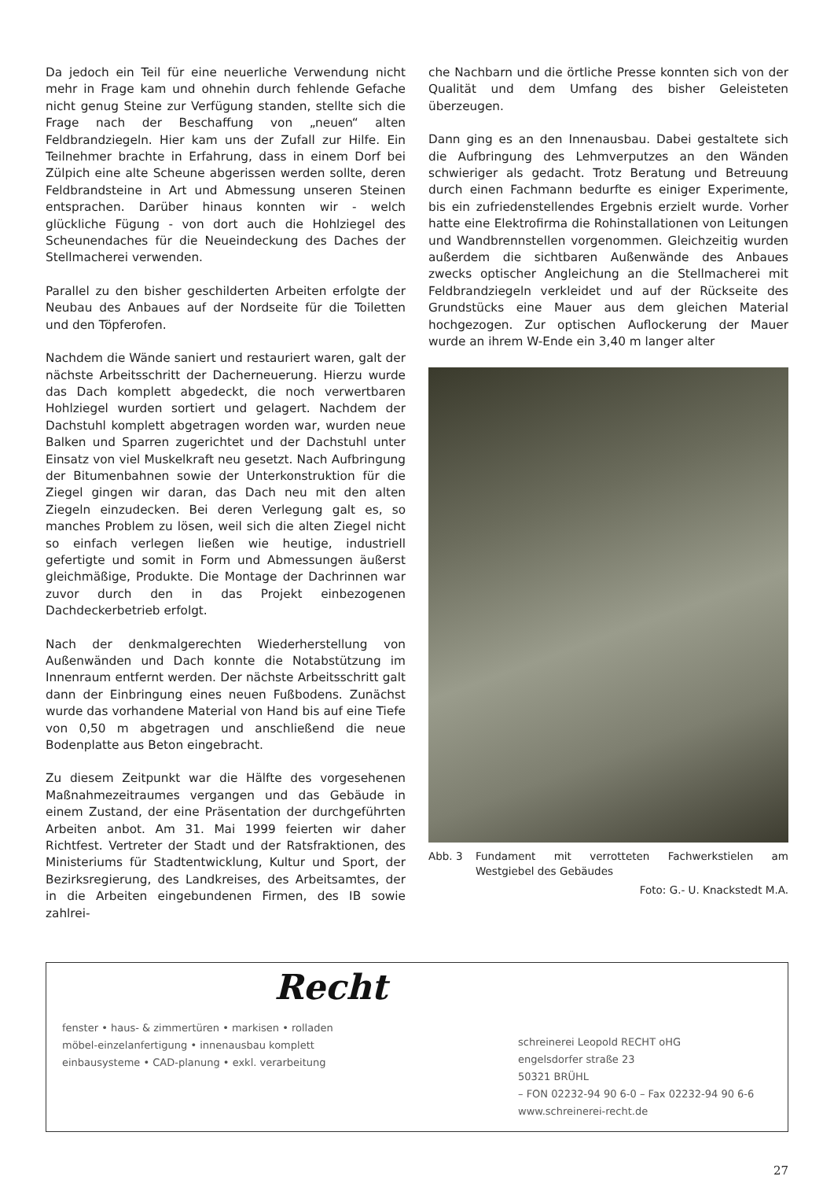Da jedoch ein Teil für eine neuerliche Verwendung nicht mehr in Frage kam und ohnehin durch fehlende Gefache nicht genug Steine zur Verfügung standen, stellte sich die Frage nach der Beschaffung von „neuen“ alten Feldbrandziegeln. Hier kam uns der Zufall zur Hilfe. Ein Teilnehmer brachte in Erfahrung, dass in einem Dorf bei Zülpich eine alte Scheune abgerissen werden sollte, deren Feldbrandsteine in Art und Abmessung unseren Steinen entsprachen. Darüber hinaus konnten wir - welch glückliche Fügung - von dort auch die Hohlziegel des Scheunendaches für die Neueindeckung des Daches der Stellmacherei verwenden.
Parallel zu den bisher geschilderten Arbeiten erfolgte der Neubau des Anbaues auf der Nordseite für die Toiletten und den Töpferofen.
Nachdem die Wände saniert und restauriert waren, galt der nächste Arbeitsschritt der Dacherneuerung. Hierzu wurde das Dach komplett abgedeckt, die noch verwertbaren Hohlziegel wurden sortiert und gelagert. Nachdem der Dachstuhl komplett abgetragen worden war, wurden neue Balken und Sparren zugerichtet und der Dachstuhl unter Einsatz von viel Muskelkraft neu gesetzt. Nach Aufbringung der Bitumenbahnen sowie der Unterkonstruktion für die Ziegel gingen wir daran, das Dach neu mit den alten Ziegeln einzudecken. Bei deren Verlegung galt es, so manches Problem zu lösen, weil sich die alten Ziegel nicht so einfach verlegen ließen wie heutige, industriell gefertigte und somit in Form und Abmessungen äußerst gleichmäßige, Produkte. Die Montage der Dachrinnen war zuvor durch den in das Projekt einbezogenen Dachdeckerbetrieb erfolgt.
Nach der denkmalgerechten Wiederherstellung von Außenwänden und Dach konnte die Notabstützung im Innenraum entfernt werden. Der nächste Arbeitsschritt galt dann der Einbringung eines neuen Fußbodens. Zunächst wurde das vorhandene Material von Hand bis auf eine Tiefe von 0,50 m abgetragen und anschließend die neue Bodenplatte aus Beton eingebracht.
Zu diesem Zeitpunkt war die Hälfte des vorgesehenen Maßnahmezeitraumes vergangen und das Gebäude in einem Zustand, der eine Präsentation der durchgeführten Arbeiten anbot. Am 31. Mai 1999 feierten wir daher Richtfest. Vertreter der Stadt und der Ratsfraktionen, des Ministeriums für Stadtentwicklung, Kultur und Sport, der Bezirksregierung, des Landkreises, des Arbeitsamtes, der in die Arbeiten eingebundenen Firmen, des IB sowie zahlrei-
che Nachbarn und die örtliche Presse konnten sich von der Qualität und dem Umfang des bisher Geleisteten überzeugen.
Dann ging es an den Innenausbau. Dabei gestaltete sich die Aufbringung des Lehmverputzes an den Wänden schwieriger als gedacht. Trotz Beratung und Betreuung durch einen Fachmann bedurfte es einiger Experimente, bis ein zufriedenstellendes Ergebnis erzielt wurde. Vorher hatte eine Elektrofirma die Rohinstallationen von Leitungen und Wandbrennstellen vorgenommen. Gleichzeitig wurden außerdem die sichtbaren Außenwände des Anbaues zwecks optischer Angleichung an die Stellmacherei mit Feldbrandziegeln verkleidet und auf der Rückseite des Grundstücks eine Mauer aus dem gleichen Material hochgezogen. Zur optischen Auflockerung der Mauer wurde an ihrem W-Ende ein 3,40 m langer alter
Abb. 3 Fundament mit verrotteten Fachwerkstielen am Westgiebel des Gebäudes
Foto: G.- U. Knackstedt M.A.
Recht
fenster • haus- & zimmertüren • markisen • rolladen
möbel-einzelanfertigung • innenausbau komplett
einbausysteme • CAD-planung • exkl. verarbeitung
schreinerei Leopold RECHT oHG
engelsdorfer straße 23
50321 BRÜHL
– FON 02232-94 90 6-0 – Fax 02232-94 90 6-6
www.schreinerei-recht.de
27